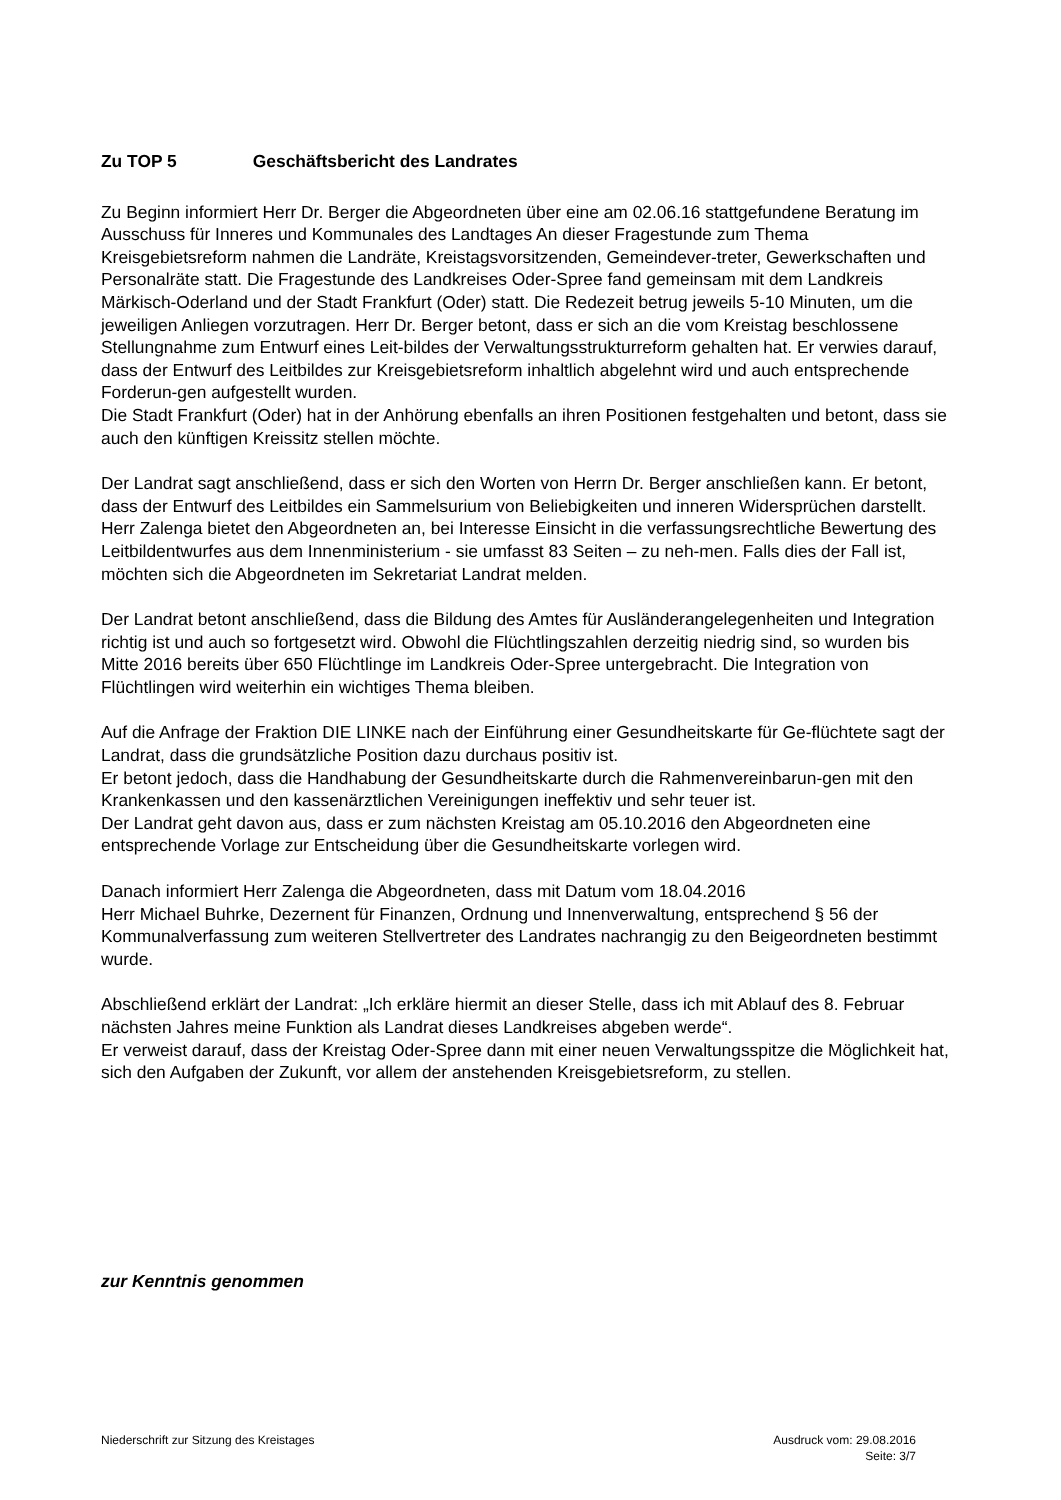Zu TOP 5 Geschäftsbericht des Landrates
Zu Beginn informiert Herr Dr. Berger die Abgeordneten über eine am 02.06.16 stattgefundene Beratung im Ausschuss für Inneres und Kommunales des Landtages An dieser Fragestunde zum Thema Kreisgebietsreform nahmen die Landräte, Kreistagsvorsitzenden, Gemeindever-treter, Gewerkschaften und Personalräte statt. Die Fragestunde des Landkreises Oder-Spree fand gemeinsam mit dem Landkreis Märkisch-Oderland und der Stadt Frankfurt (Oder) statt. Die Redezeit betrug jeweils 5-10 Minuten, um die jeweiligen Anliegen vorzutragen. Herr Dr. Berger betont, dass er sich an die vom Kreistag beschlossene Stellungnahme zum Entwurf eines Leit-bildes der Verwaltungsstrukturreform gehalten hat. Er verwies darauf, dass der Entwurf des Leitbildes zur Kreisgebietsreform inhaltlich abgelehnt wird und auch entsprechende Forderun-gen aufgestellt wurden.
Die Stadt Frankfurt (Oder) hat in der Anhörung ebenfalls an ihren Positionen festgehalten und betont, dass sie auch den künftigen Kreissitz stellen möchte.
Der Landrat sagt anschließend, dass er sich den Worten von Herrn Dr. Berger anschließen kann. Er betont, dass der Entwurf des Leitbildes ein Sammelsurium von Beliebigkeiten und inneren Widersprüchen darstellt.
Herr Zalenga bietet den Abgeordneten an, bei Interesse Einsicht in die verfassungsrechtliche Bewertung des Leitbildentwurfes aus dem Innenministerium - sie umfasst 83 Seiten – zu neh-men. Falls dies der Fall ist, möchten sich die Abgeordneten im Sekretariat Landrat melden.
Der Landrat betont anschließend, dass die Bildung des Amtes für Ausländerangelegenheiten und Integration richtig ist und auch so fortgesetzt wird. Obwohl die Flüchtlingszahlen derzeitig niedrig sind, so wurden bis Mitte 2016 bereits über 650 Flüchtlinge im Landkreis Oder-Spree untergebracht. Die Integration von Flüchtlingen wird weiterhin ein wichtiges Thema bleiben.
Auf die Anfrage der Fraktion DIE LINKE nach der Einführung einer Gesundheitskarte für Ge-flüchtete sagt der Landrat, dass die grundsätzliche Position dazu durchaus positiv ist.
Er betont jedoch, dass die Handhabung der Gesundheitskarte durch die Rahmenvereinbarun-gen mit den Krankenkassen und den kassenärztlichen Vereinigungen ineffektiv und sehr teuer ist.
Der Landrat geht davon aus, dass er zum nächsten Kreistag am 05.10.2016 den Abgeordneten eine entsprechende Vorlage zur Entscheidung über die Gesundheitskarte vorlegen wird.
Danach informiert Herr Zalenga die Abgeordneten, dass mit Datum vom 18.04.2016
Herr Michael Buhrke, Dezernent für Finanzen, Ordnung und Innenverwaltung, entsprechend § 56 der Kommunalverfassung zum weiteren Stellvertreter des Landrates nachrangig zu den Beigeordneten bestimmt wurde.
Abschließend erklärt der Landrat: „Ich erkläre hiermit an dieser Stelle, dass ich mit Ablauf des 8. Februar nächsten Jahres meine Funktion als Landrat dieses Landkreises abgeben werde“.
Er verweist darauf, dass der Kreistag Oder-Spree dann mit einer neuen Verwaltungsspitze die Möglichkeit hat, sich den Aufgaben der Zukunft, vor allem der anstehenden Kreisgebietsreform, zu stellen.
zur Kenntnis genommen
Niederschrift zur Sitzung des Kreistages
Ausdruck vom: 29.08.2016
Seite: 3/7